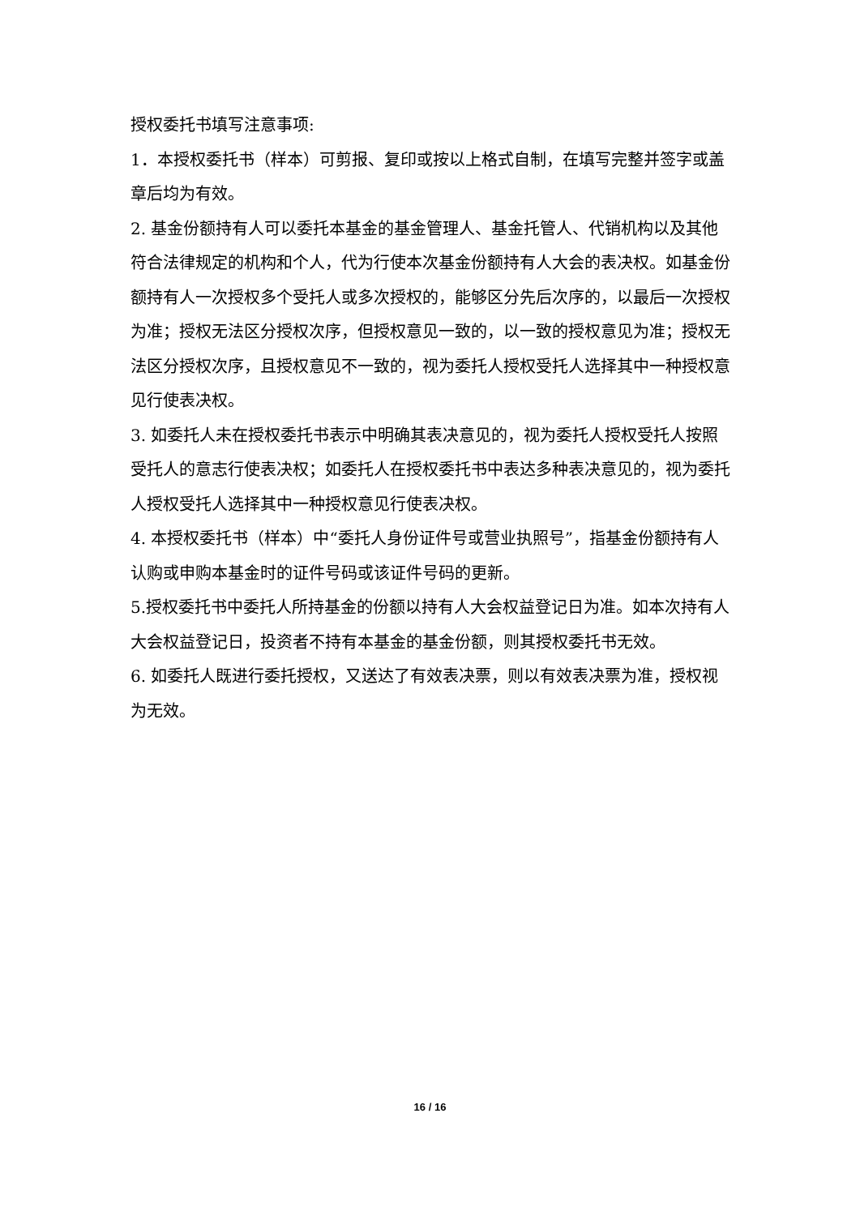授权委托书填写注意事项:
1．本授权委托书（样本）可剪报、复印或按以上格式自制，在填写完整并签字或盖章后均为有效。
2. 基金份额持有人可以委托本基金的基金管理人、基金托管人、代销机构以及其他符合法律规定的机构和个人，代为行使本次基金份额持有人大会的表决权。如基金份额持有人一次授权多个受托人或多次授权的，能够区分先后次序的，以最后一次授权为准；授权无法区分授权次序，但授权意见一致的，以一致的授权意见为准；授权无法区分授权次序，且授权意见不一致的，视为委托人授权受托人选择其中一种授权意见行使表决权。
3. 如委托人未在授权委托书表示中明确其表决意见的，视为委托人授权受托人按照受托人的意志行使表决权；如委托人在授权委托书中表达多种表决意见的，视为委托人授权受托人选择其中一种授权意见行使表决权。
4. 本授权委托书（样本）中“委托人身份证件号或营业执照号”，指基金份额持有人认购或申购本基金时的证件号码或该证件号码的更新。
5.授权委托书中委托人所持基金的份额以持有人大会权益登记日为准。如本次持有人大会权益登记日，投资者不持有本基金的基金份额，则其授权委托书无效。
6. 如委托人既进行委托授权，又送达了有效表决票，则以有效表决票为准，授权视为无效。
16 / 16